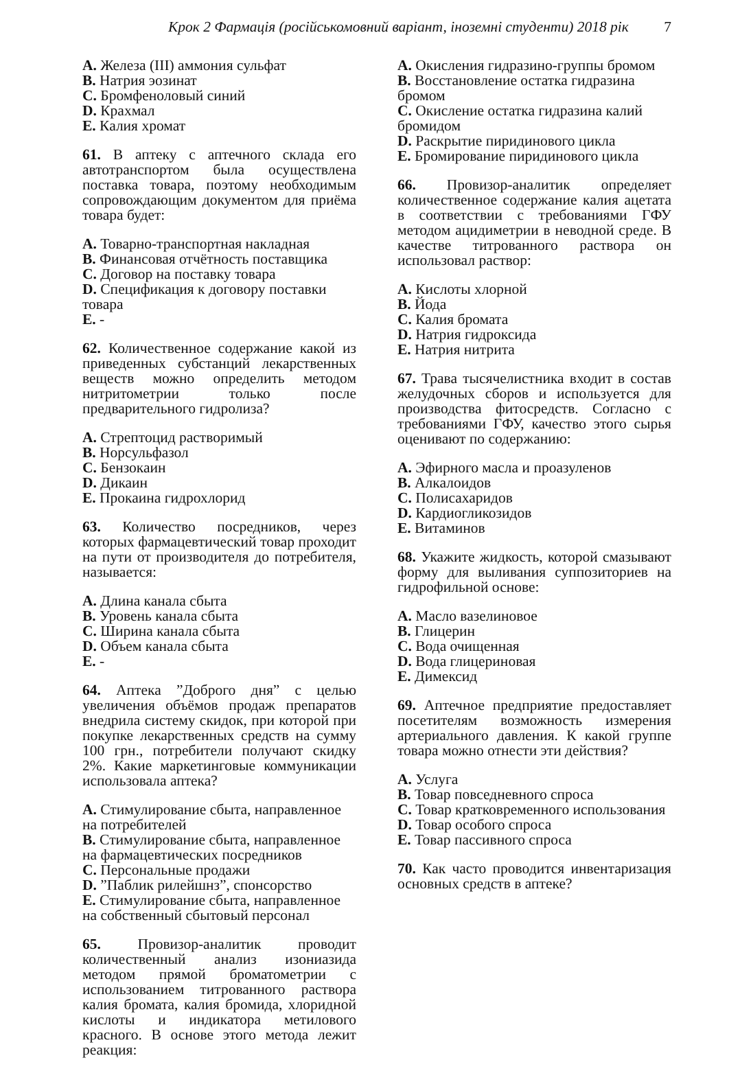Крок 2 Фармація (російськомовний варіант, іноземні студенти) 2018 рік 7
A. Железа (III) аммония сульфат
B. Натрия эозинат
C. Бромфеноловый синий
D. Крахмал
E. Калия хромат
61. В аптеку с аптечного склада его автотранспортом была осуществлена поставка товара, поэтому необходимым сопровождающим документом для приёма товара будет:
A. Товарно-транспортная накладная
B. Финансовая отчётность поставщика
C. Договор на поставку товара
D. Спецификация к договору поставки товара
E. -
62. Количественное содержание какой из приведенных субстанций лекарственных веществ можно определить методом нитритометрии только после предварительного гидролиза?
A. Стрептоцид растворимый
B. Норсульфазол
C. Бензокаин
D. Дикаин
E. Прокаина гидрохлорид
63. Количество посредников, через которых фармацевтический товар проходит на пути от производителя до потребителя, называется:
A. Длина канала сбыта
B. Уровень канала сбыта
C. Ширина канала сбыта
D. Объем канала сбыта
E. -
64. Аптека ”Доброго дня” с целью увеличения объёмов продаж препаратов внедрила систему скидок, при которой при покупке лекарственных средств на сумму 100 грн., потребители получают скидку 2%. Какие маркетинговые коммуникации использовала аптека?
A. Стимулирование сбыта, направленное на потребителей
B. Стимулирование сбыта, направленное на фармацевтических посредников
C. Персональные продажи
D. ”Паблик рилейшнз”, спонсорство
E. Стимулирование сбыта, направленное на собственный сбытовый персонал
65. Провизор-аналитик проводит количественный анализ изониазида методом прямой броматометрии с использованием титрованного раствора калия бромата, калия бромида, хлоридной кислоты и индикатора метилового красного. В основе этого метода лежит реакция:
A. Окисления гидразино-группы бромом
B. Восстановление остатка гидразина бромом
C. Окисление остатка гидразина калий бромидом
D. Раскрытие пиридинового цикла
E. Бромирование пиридинового цикла
66. Провизор-аналитик определяет количественное содержание калия ацетата в соответствии с требованиями ГФУ методом ацидиметрии в неводной среде. В качестве титрованного раствора он использовал раствор:
A. Кислоты хлорной
B. Йода
C. Калия бромата
D. Натрия гидроксида
E. Натрия нитрита
67. Трава тысячелистника входит в состав желудочных сборов и используется для производства фитосредств. Согласно с требованиями ГФУ, качество этого сырья оценивают по содержанию:
A. Эфирного масла и проазуленов
B. Алкалоидов
C. Полисахаридов
D. Кардиогликозидов
E. Витаминов
68. Укажите жидкость, которой смазывают форму для выливания суппозиториев на гидрофильной основе:
A. Масло вазелиновое
B. Глицерин
C. Вода очищенная
D. Вода глицериновая
E. Димексид
69. Аптечное предприятие предоставляет посетителям возможность измерения артериального давления. К какой группе товара можно отнести эти действия?
A. Услуга
B. Товар повседневного спроса
C. Товар кратковременного использования
D. Товар особого спроса
E. Товар пассивного спроса
70. Как часто проводится инвентаризация основных средств в аптеке?